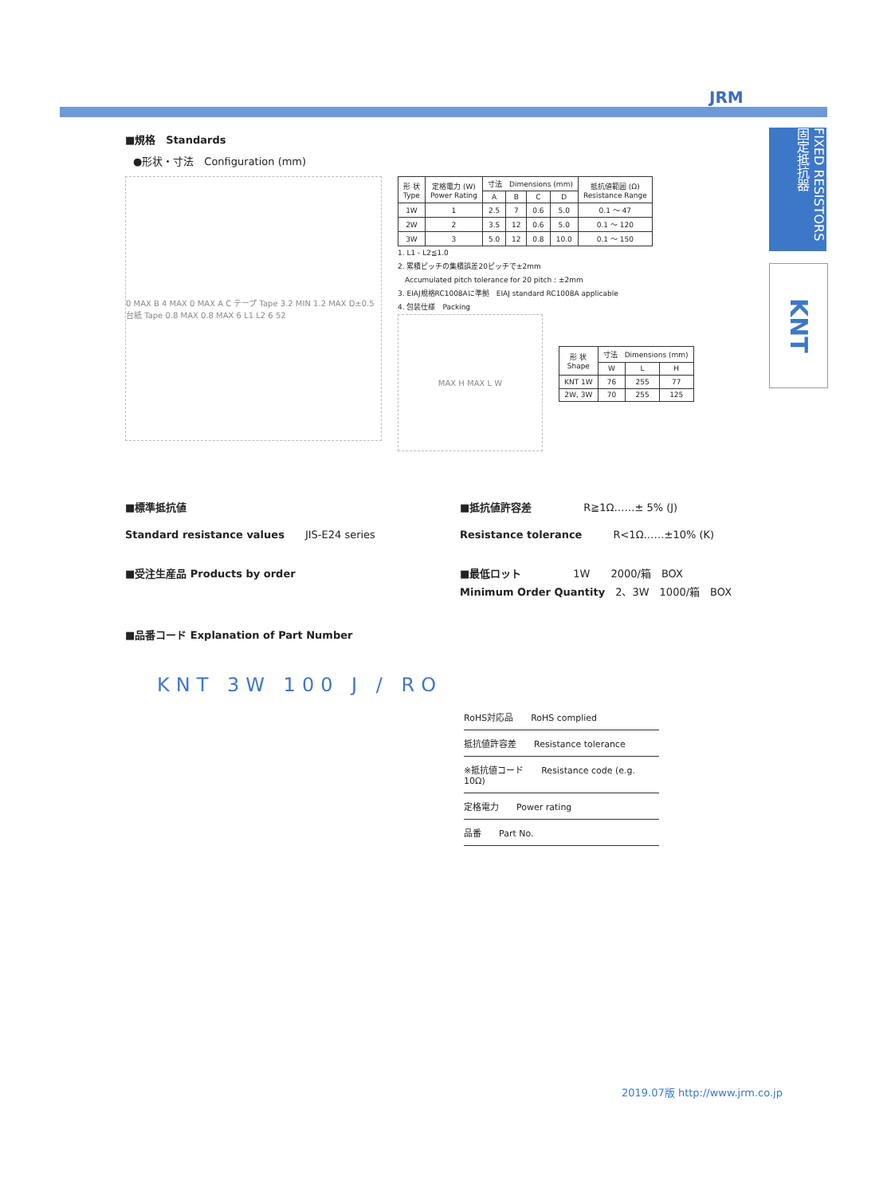JRM
FIXED RESISTORS 固定抵抗器
KNT
■規格　Standards
●形状・寸法　Configuration (mm)
0 MAX B 4 MAX 0 MAX A C テープ Tape 3.2 MIN 1.2 MAX D±0.5 台紙 Tape 0.8 MAX 0.8 MAX 6 L1 L2 6 52
| 形 状 Type | 定格電力 (W) Power Rating | 寸法 Dimensions (mm) | | | | 抵抗値範囲 (Ω) Resistance Range |
| --- | --- | --- | --- | --- | --- | --- |
| | | A | B | C | D | |
| 1W | 1 | 2.5 | 7 | 0.6 | 5.0 | 0.1 ～ 47 |
| 2W | 2 | 3.5 | 12 | 0.6 | 5.0 | 0.1 ～ 120 |
| 3W | 3 | 5.0 | 12 | 0.8 | 10.0 | 0.1 ～ 150 |
1. L1 - L2≦1.0
2. 累積ピッチの集積誤差20ピッチで±2mm
　Accumulated pitch tolerance for 20 pitch : ±2mm
3. EIAJ規格RC1008Aに準拠　EIAJ standard RC1008A applicable
4. 包装仕様　Packing
MAX H MAX L W
| 形 状 Shape | 寸法 Dimensions (mm) | | |
| --- | --- | --- | --- |
| | W | L | H |
| KNT 1W | 76 | 255 | 77 |
| 2W, 3W | 70 | 255 | 125 |
■標準抵抗値
Standard resistance values　　JIS-E24 series
■受注生産品 Products by order
■抵抗値許容差　　　　　R≧1Ω……± 5% (J)
Resistance tolerance　　　R<1Ω……±10% (K)
■最低ロット　　　　　1W　　2000/箱　BOX
Minimum Order Quantity　2、3W　1000/箱　BOX
■品番コード Explanation of Part Number
KNT 3W 100 J / RO
RoHS対応品　　RoHS complied
抵抗値許容差　　Resistance tolerance
※抵抗値コード　　Resistance code (e.g. 10Ω)
定格電力　　Power rating
品番　　Part No.
2019.07版 http://www.jrm.co.jp